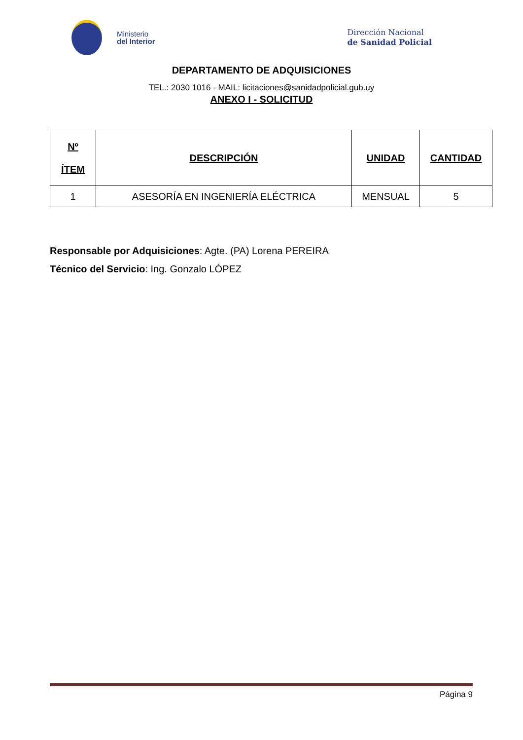Ministerio
del Interior
Dirección Nacional
de Sanidad Policial
DEPARTAMENTO DE ADQUISICIONES
TEL.: 2030 1016 - MAIL: licitaciones@sanidadpolicial.gub.uy
ANEXO I - SOLICITUD
| Nº ÍTEM | DESCRIPCIÓN | UNIDAD | CANTIDAD |
| --- | --- | --- | --- |
| 1 | ASESORÍA EN INGENIERÍA ELÉCTRICA | MENSUAL | 5 |
Responsable por Adquisiciones: Agte. (PA) Lorena PEREIRA
Técnico del Servicio: Ing. Gonzalo LÓPEZ
Página 9